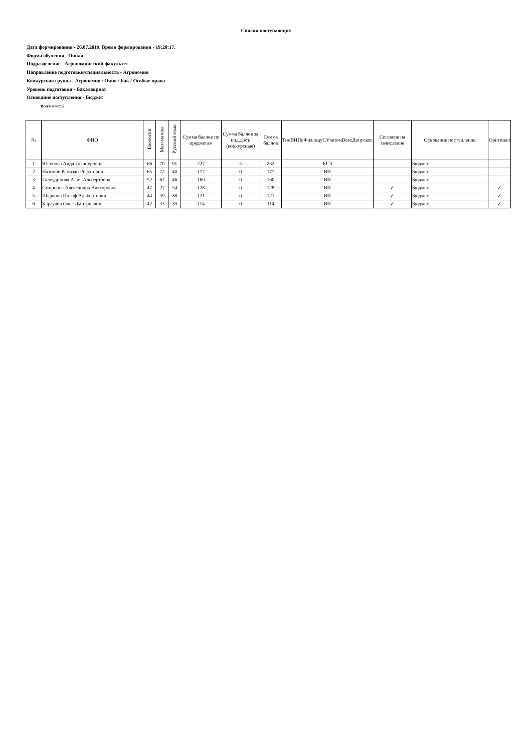Списки поступающих
Дата формирования - 26.07.2019. Время формирования - 19:28:17.
Форма обучения - Очная
Подразделение - Агрономический факультет
Направление подготовки/специальность - Агрономия
Конкурсная группа - Агрономия / Очно / Бак / Особые права
Уровень подготовки - Бакалавриат
Основание поступления - Бюджет
Всего мест: 5.
| № | ФИО | Биология | Математика | Русский язык | Сумма баллов по предметам | Сумма баллов за инд.дост.(конкурсные) | Сумма баллов | ТипВИПоФизлицуСУчетомВсехДопусков | Согласие на зачисление | Основание поступления | Оригинал |
| --- | --- | --- | --- | --- | --- | --- | --- | --- | --- | --- | --- |
| 1 | Юсупова Аида Газинуровна | 66 | 70 | 91 | 227 | 5 | 232 | ЕГЭ | | Бюджет | |
| 2 | Назипов Рамазан Рифатович | 65 | 72 | 40 | 177 | 0 | 177 | ВИ | | Бюджет | |
| 3 | Галоудинова Алия Альбертовна | 52 | 62 | 46 | 160 | 0 | 160 | ВИ | | Бюджет | |
| 4 | Смирнова Александра Викторовна | 47 | 27 | 54 | 128 | 0 | 128 | ВИ | ✓ | Бюджет | ✓ |
| 5 | Шарапов Инсаф Альбертович | 44 | 39 | 38 | 121 | 0 | 121 | ВИ | ✓ | Бюджет | ✓ |
| 6 | Караулов Олег Дмитриевич | 42 | 33 | 39 | 114 | 0 | 114 | ВИ | ✓ | Бюджет | ✓ |